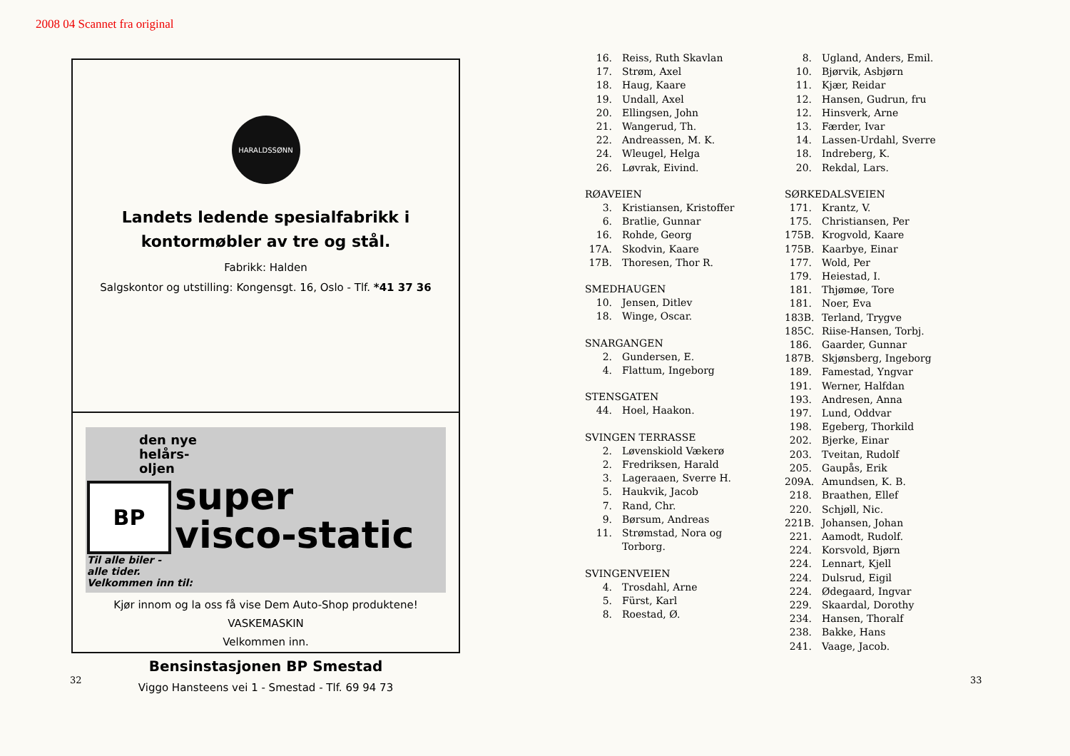2008 04 Scannet fra original
HARALDSSØNN
Landets ledende spesialfabrikk i
kontormøbler av tre og stål.
Fabrikk: Halden
Salgskontor og utstilling: Kongensgt. 16, Oslo - Tlf. *41 37 36
den nye
helårs-
oljen
BP
super
visco-static
Til alle biler -
alle tider.
Velkommen inn til:
Kjør innom og la oss få vise Dem Auto-Shop produktene!
VASKEMASKIN
Velkommen inn.
Bensinstasjonen BP Smestad
Viggo Hansteens vei 1 - Smestad - Tlf. 69 94 73
32
16. Reiss, Ruth Skavlan
17. Strøm, Axel
18. Haug, Kaare
19. Undall, Axel
20. Ellingsen, John
21. Wangerud, Th.
22. Andreassen, M. K.
24. Wleugel, Helga
26. Løvrak, Eivind.
RØAVEIEN
3. Kristiansen, Kristoffer
6. Bratlie, Gunnar
16. Rohde, Georg
17A. Skodvin, Kaare
17B. Thoresen, Thor R.
SMEDHAUGEN
10. Jensen, Ditlev
18. Winge, Oscar.
SNARGANGEN
2. Gundersen, E.
4. Flattum, Ingeborg
STENSGATEN
44. Hoel, Haakon.
SVINGEN TERRASSE
2. Løvenskiold Vækerø
2. Fredriksen, Harald
3. Lageraaen, Sverre H.
5. Haukvik, Jacob
7. Rand, Chr.
9. Børsum, Andreas
11. Strømstad, Nora og
Torborg.
SVINGENVEIEN
4. Trosdahl, Arne
5. Fürst, Karl
8. Roestad, Ø.
8. Ugland, Anders, Emil.
10. Bjørvik, Asbjørn
11. Kjær, Reidar
12. Hansen, Gudrun, fru
12. Hinsverk, Arne
13. Færder, Ivar
14. Lassen-Urdahl, Sverre
18. Indreberg, K.
20. Rekdal, Lars.
SØRKEDALSVEIEN
171. Krantz, V.
175. Christiansen, Per
175B. Krogvold, Kaare
175B. Kaarbye, Einar
177. Wold, Per
179. Heiestad, I.
181. Thjømøe, Tore
181. Noer, Eva
183B. Terland, Trygve
185C. Riise-Hansen, Torbj.
186. Gaarder, Gunnar
187B. Skjønsberg, Ingeborg
189. Famestad, Yngvar
191. Werner, Halfdan
193. Andresen, Anna
197. Lund, Oddvar
198. Egeberg, Thorkild
202. Bjerke, Einar
203. Tveitan, Rudolf
205. Gaupås, Erik
209A. Amundsen, K. B.
218. Braathen, Ellef
220. Schjøll, Nic.
221B. Johansen, Johan
221. Aamodt, Rudolf.
224. Korsvold, Bjørn
224. Lennart, Kjell
224. Dulsrud, Eigil
224. Ødegaard, Ingvar
229. Skaardal, Dorothy
234. Hansen, Thoralf
238. Bakke, Hans
241. Vaage, Jacob.
33